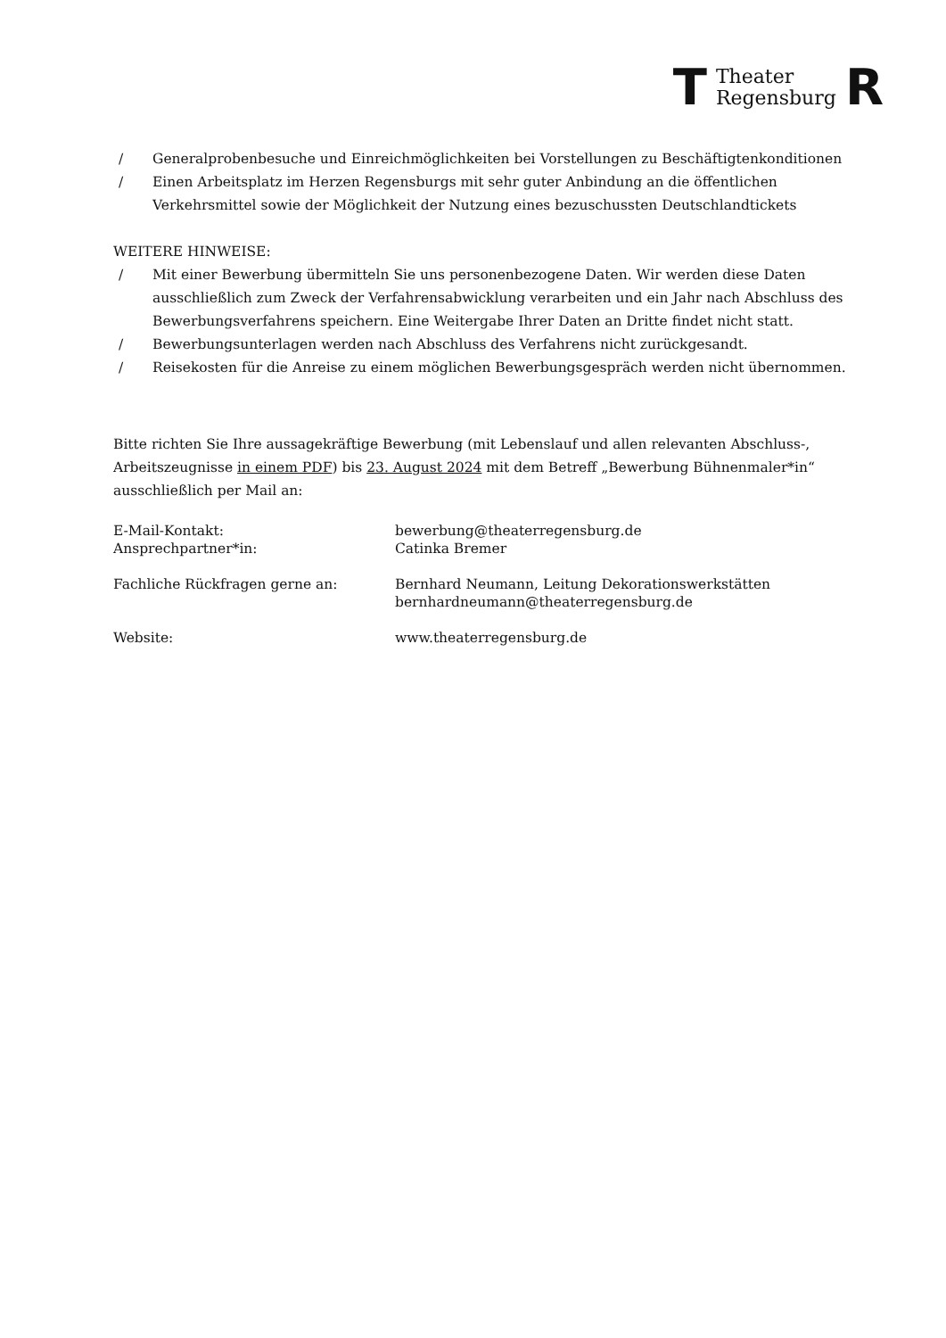T Theater
Regensburg R
/ Generalprobenbesuche und Einreichmöglichkeiten bei Vorstellungen zu Beschäftigtenkonditionen
/ Einen Arbeitsplatz im Herzen Regensburgs mit sehr guter Anbindung an die öffentlichen Verkehrsmittel sowie der Möglichkeit der Nutzung eines bezuschussten Deutschlandtickets
WEITERE HINWEISE:
/ Mit einer Bewerbung übermitteln Sie uns personenbezogene Daten. Wir werden diese Daten ausschließlich zum Zweck der Verfahrensabwicklung verarbeiten und ein Jahr nach Abschluss des Bewerbungsverfahrens speichern. Eine Weitergabe Ihrer Daten an Dritte findet nicht statt.
/ Bewerbungsunterlagen werden nach Abschluss des Verfahrens nicht zurückgesandt.
/ Reisekosten für die Anreise zu einem möglichen Bewerbungsgespräch werden nicht übernommen.
Bitte richten Sie Ihre aussagekräftige Bewerbung (mit Lebenslauf und allen relevanten Abschluss-, Arbeitszeugnisse in einem PDF) bis 23. August 2024 mit dem Betreff „Bewerbung Bühnenmaler*in“ ausschließlich per Mail an:
| E-Mail-Kontakt: | bewerbung@theaterregensburg.de |
| Ansprechpartner*in: | Catinka Bremer |
| Fachliche Rückfragen gerne an: | Bernhard Neumann, Leitung Dekorationswerkstätten bernhardneumann@theaterregensburg.de |
| Website: | www.theaterregensburg.de |